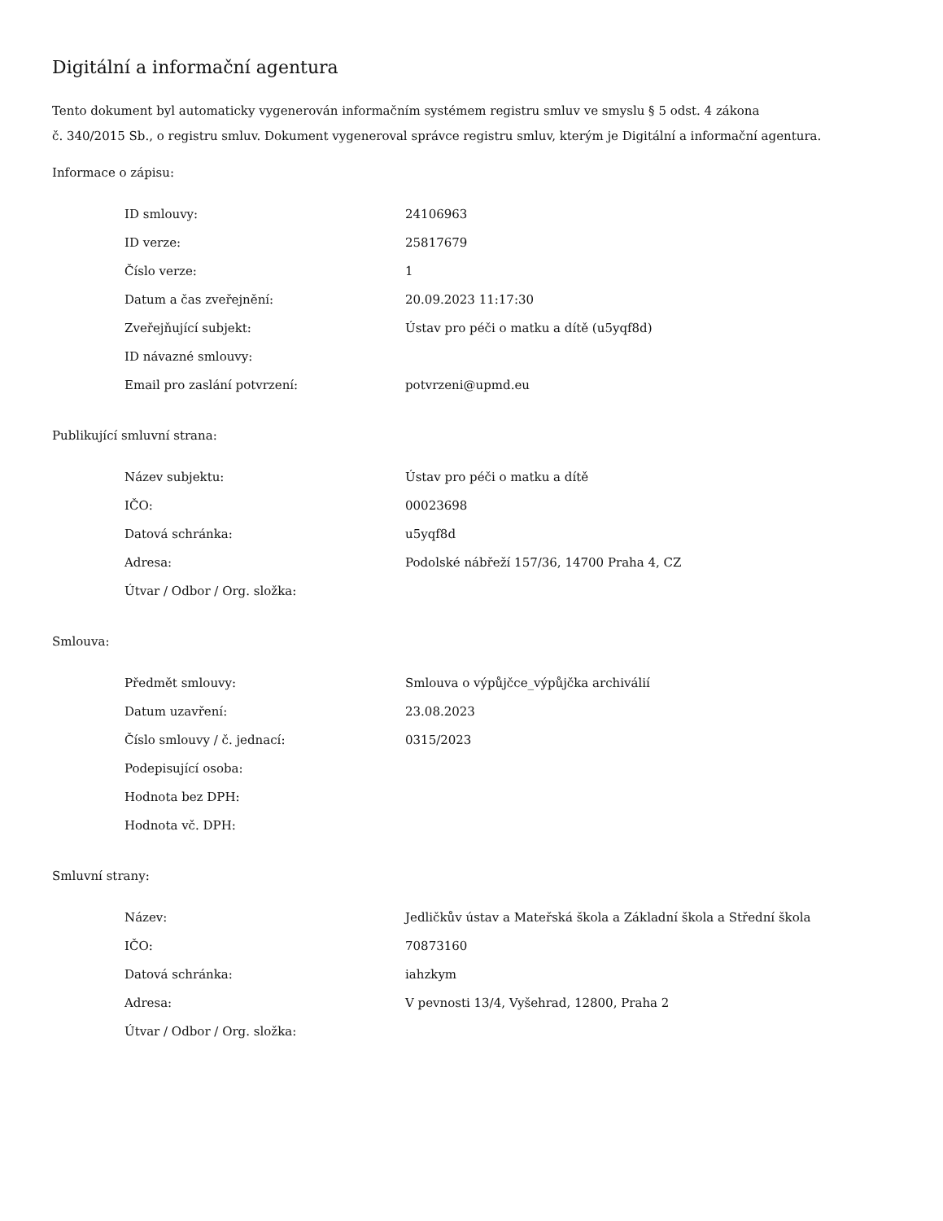Digitální a informační agentura
Tento dokument byl automaticky vygenerován informačním systémem registru smluv ve smyslu § 5 odst. 4 zákona
č. 340/2015 Sb., o registru smluv. Dokument vygeneroval správce registru smluv, kterým je Digitální a informační agentura.
Informace o zápisu:
| ID smlouvy: | 24106963 |
| ID verze: | 25817679 |
| Číslo verze: | 1 |
| Datum a čas zveřejnění: | 20.09.2023 11:17:30 |
| Zveřejňující subjekt: | Ústav pro péči o matku a dítě (u5yqf8d) |
| ID návazné smlouvy: | |
| Email pro zaslání potvrzení: | potvrzeni@upmd.eu |
Publikující smluvní strana:
| Název subjektu: | Ústav pro péči o matku a dítě |
| IČO: | 00023698 |
| Datová schránka: | u5yqf8d |
| Adresa: | Podolské nábřeží 157/36, 14700 Praha 4, CZ |
| Útvar / Odbor / Org. složka: | |
Smlouva:
| Předmět smlouvy: | Smlouva o výpůjčce_výpůjčka archiválií |
| Datum uzavření: | 23.08.2023 |
| Číslo smlouvy / č. jednací: | 0315/2023 |
| Podepisující osoba: | |
| Hodnota bez DPH: | |
| Hodnota vč. DPH: | |
Smluvní strany:
| Název: | Jedličkův ústav a Mateřská škola a Základní škola a Střední škola |
| IČO: | 70873160 |
| Datová schránka: | iahzkym |
| Adresa: | V pevnosti 13/4, Vyšehrad, 12800, Praha 2 |
| Útvar / Odbor / Org. složka: | |